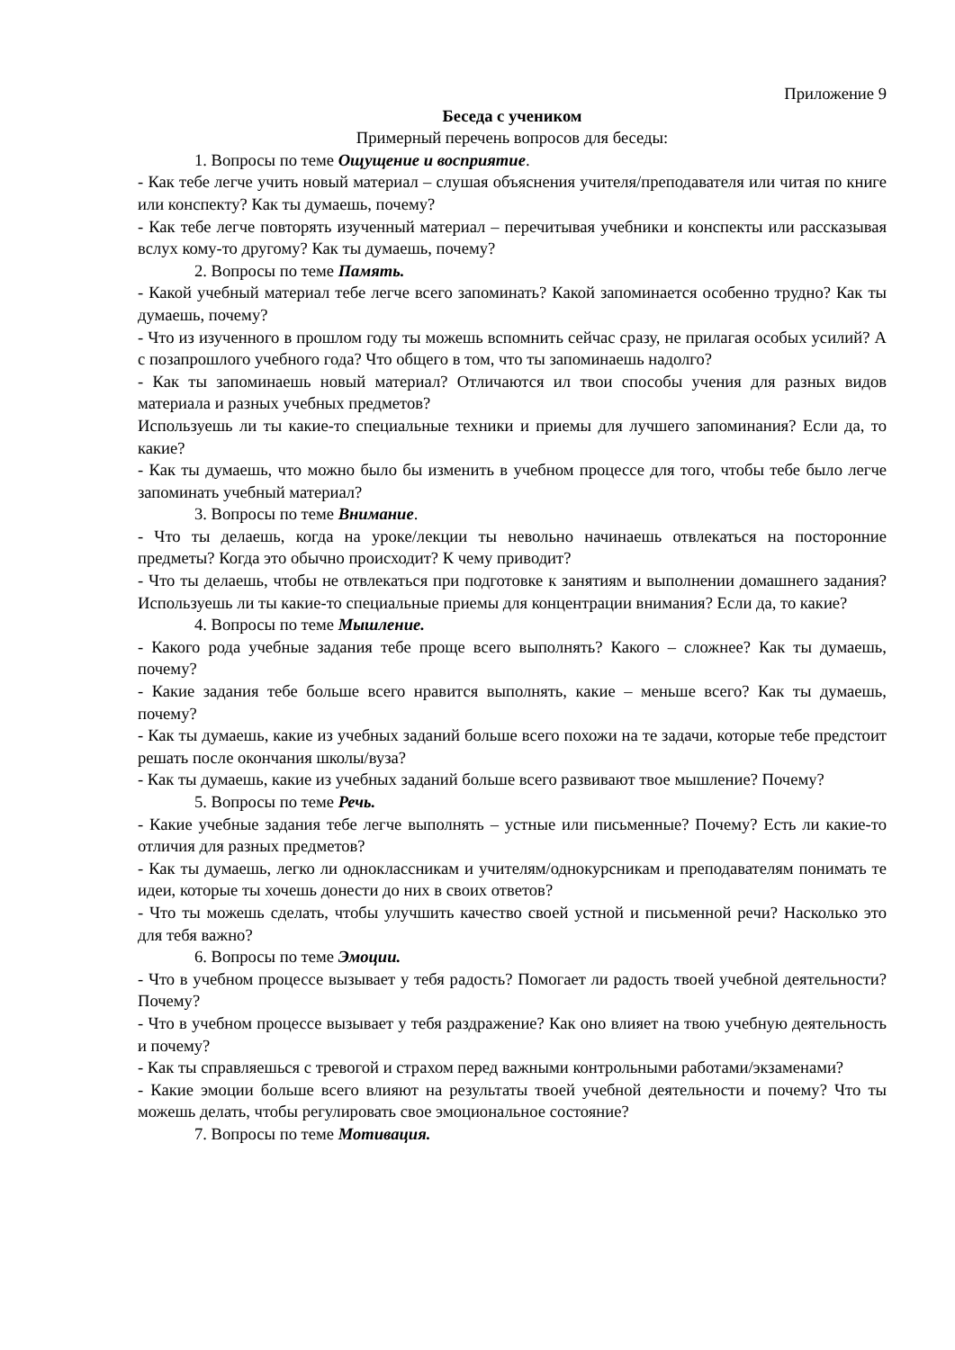Приложение 9
Беседа с учеником
Примерный перечень вопросов для беседы:
1. Вопросы по теме Ощущение и восприятие.
- Как тебе легче учить новый материал – слушая объяснения учителя/преподавателя или читая по книге или конспекту? Как ты думаешь, почему?
- Как тебе легче повторять изученный материал – перечитывая учебники и конспекты или рассказывая вслух кому-то другому? Как ты думаешь, почему?
2. Вопросы по теме Память.
- Какой учебный материал тебе легче всего запоминать? Какой запоминается особенно трудно? Как ты думаешь, почему?
- Что из изученного в прошлом году ты можешь вспомнить сейчас сразу, не прилагая особых усилий? А с позапрошлого учебного года? Что общего в том, что ты запоминаешь надолго?
- Как ты запоминаешь новый материал? Отличаются ил твои способы учения для разных видов материала и разных учебных предметов?
Используешь ли ты какие-то специальные техники и приемы для лучшего запоминания? Если да, то какие?
- Как ты думаешь, что можно было бы изменить в учебном процессе для того, чтобы тебе было легче запоминать учебный материал?
3. Вопросы по теме Внимание.
- Что ты делаешь, когда на уроке/лекции ты невольно начинаешь отвлекаться на посторонние предметы? Когда это обычно происходит? К чему приводит?
- Что ты делаешь, чтобы не отвлекаться при подготовке к занятиям и выполнении домашнего задания? Используешь ли ты какие-то специальные приемы для концентрации внимания? Если да, то какие?
4. Вопросы по теме Мышление.
- Какого рода учебные задания тебе проще всего выполнять? Какого – сложнее? Как ты думаешь, почему?
- Какие задания тебе больше всего нравится выполнять, какие – меньше всего? Как ты думаешь, почему?
- Как ты думаешь, какие из учебных заданий больше всего похожи на те задачи, которые тебе предстоит решать после окончания школы/вуза?
- Как ты думаешь, какие из учебных заданий больше всего развивают твое мышление? Почему?
5. Вопросы по теме Речь.
- Какие учебные задания тебе легче выполнять – устные или письменные? Почему? Есть ли какие-то отличия для разных предметов?
- Как ты думаешь, легко ли одноклассникам и учителям/однокурсникам и преподавателям понимать те идеи, которые ты хочешь донести до них в своих ответов?
- Что ты можешь сделать, чтобы улучшить качество своей устной и письменной речи? Насколько это для тебя важно?
6. Вопросы по теме Эмоции.
- Что в учебном процессе вызывает у тебя радость? Помогает ли радость твоей учебной деятельности? Почему?
- Что в учебном процессе вызывает у тебя раздражение? Как оно влияет на твою учебную деятельность и почему?
- Как ты справляешься с тревогой и страхом перед важными контрольными работами/экзаменами?
- Какие эмоции больше всего влияют на результаты твоей учебной деятельности и почему? Что ты можешь делать, чтобы регулировать свое эмоциональное состояние?
7. Вопросы по теме Мотивация.